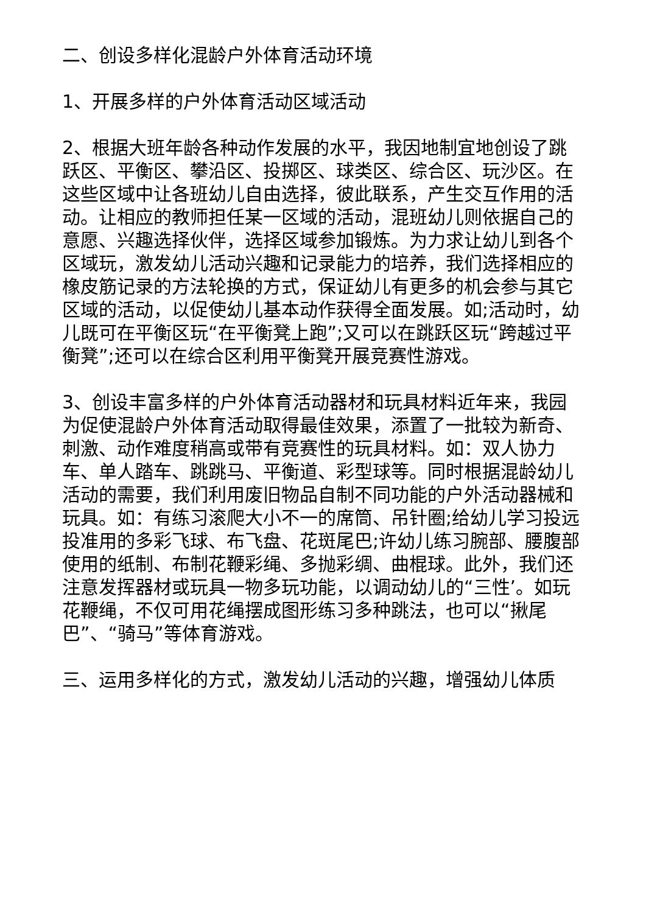二、创设多样化混龄户外体育活动环境
1、开展多样的户外体育活动区域活动
2、根据大班年龄各种动作发展的水平，我因地制宜地创设了跳跃区、平衡区、攀沿区、投掷区、球类区、综合区、玩沙区。在这些区域中让各班幼儿自由选择，彼此联系，产生交互作用的活动。让相应的教师担任某一区域的活动，混班幼儿则依据自己的意愿、兴趣选择伙伴，选择区域参加锻炼。为力求让幼儿到各个区域玩，激发幼儿活动兴趣和记录能力的培养，我们选择相应的橡皮筋记录的方法轮换的方式，保证幼儿有更多的机会参与其它区域的活动，以促使幼儿基本动作获得全面发展。如;活动时，幼儿既可在平衡区玩“在平衡凳上跑”;又可以在跳跃区玩“跨越过平衡凳”;还可以在综合区利用平衡凳开展竞赛性游戏。
3、创设丰富多样的户外体育活动器材和玩具材料近年来，我园为促使混龄户外体育活动取得最佳效果，添置了一批较为新奇、刺激、动作难度稍高或带有竞赛性的玩具材料。如：双人协力车、单人踏车、跳跳马、平衡道、彩型球等。同时根据混龄幼儿活动的需要，我们利用废旧物品自制不同功能的户外活动器械和玩具。如：有练习滚爬大小不一的席筒、吊针圈;给幼儿学习投远投准用的多彩飞球、布飞盘、花斑尾巴;许幼儿练习腕部、腰腹部使用的纸制、布制花鞭彩绳、多抛彩绸、曲棍球。此外，我们还注意发挥器材或玩具一物多玩功能，以调动幼儿的“三性’。如玩花鞭绳，不仅可用花绳摆成图形练习多种跳法，也可以“揪尾巴”、“骑马”等体育游戏。
三、运用多样化的方式，激发幼儿活动的兴趣，增强幼儿体质